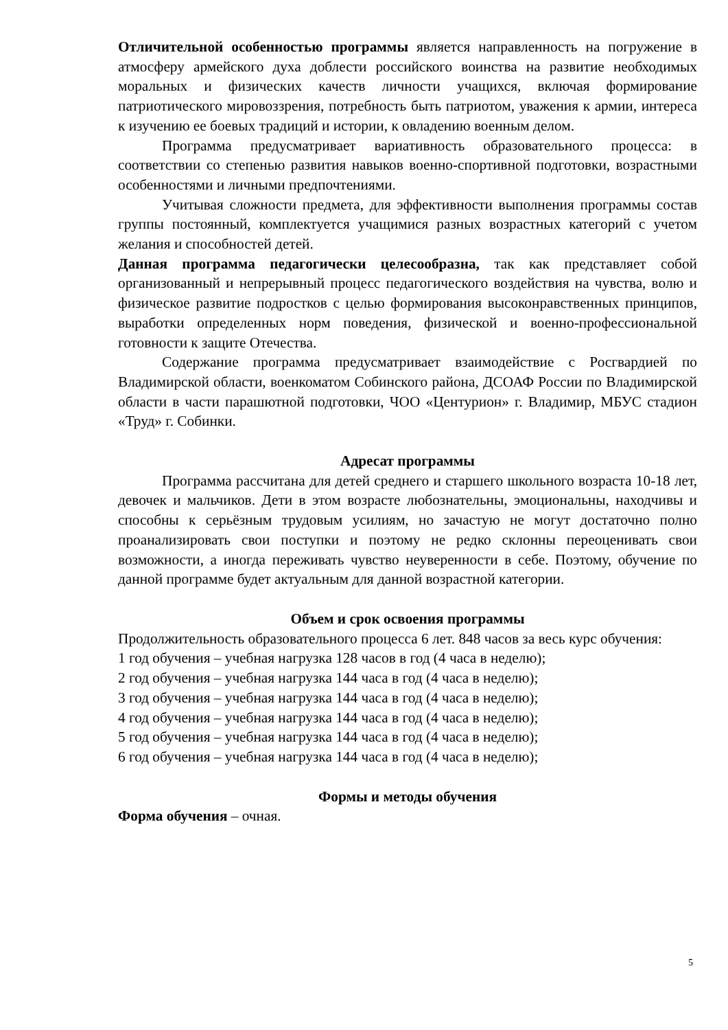Отличительной особенностью программы является направленность на погружение в атмосферу армейского духа доблести российского воинства на развитие необходимых моральных и физических качеств личности учащихся, включая формирование патриотического мировоззрения, потребность быть патриотом, уважения к армии, интереса к изучению ее боевых традиций и истории, к овладению военным делом.
Программа предусматривает вариативность образовательного процесса: в соответствии со степенью развития навыков военно-спортивной подготовки, возрастными особенностями и личными предпочтениями.
Учитывая сложности предмета, для эффективности выполнения программы состав группы постоянный, комплектуется учащимися разных возрастных категорий с учетом желания и способностей детей.
Данная программа педагогически целесообразна, так как представляет собой организованный и непрерывный процесс педагогического воздействия на чувства, волю и физическое развитие подростков с целью формирования высоконравственных принципов, выработки определенных норм поведения, физической и военно-профессиональной готовности к защите Отечества.
Содержание программа предусматривает взаимодействие с Росгвардией по Владимирской области, военкоматом Собинского района, ДСОАФ России по Владимирской области в части парашютной подготовки, ЧОО «Центурион» г. Владимир, МБУС стадион «Труд» г. Собинки.
Адресат программы
Программа рассчитана для детей среднего и старшего школьного возраста 10-18 лет, девочек и мальчиков. Дети в этом возрасте любознательны, эмоциональны, находчивы и способны к серьёзным трудовым усилиям, но зачастую не могут достаточно полно проанализировать свои поступки и поэтому не редко склонны переоценивать свои возможности, а иногда переживать чувство неуверенности в себе. Поэтому, обучение по данной программе будет актуальным для данной возрастной категории.
Объем и срок освоения программы
Продолжительность образовательного процесса 6 лет. 848 часов за весь курс обучения:
1 год обучения – учебная нагрузка 128 часов в год (4 часа в неделю);
2 год обучения – учебная нагрузка 144 часа в год (4 часа в неделю);
3 год обучения – учебная нагрузка 144 часа в год (4 часа в неделю);
4 год обучения – учебная нагрузка 144 часа в год (4 часа в неделю);
5 год обучения – учебная нагрузка 144 часа в год (4 часа в неделю);
6 год обучения – учебная нагрузка 144 часа в год (4 часа в неделю);
Формы и методы обучения
Форма обучения – очная.
5